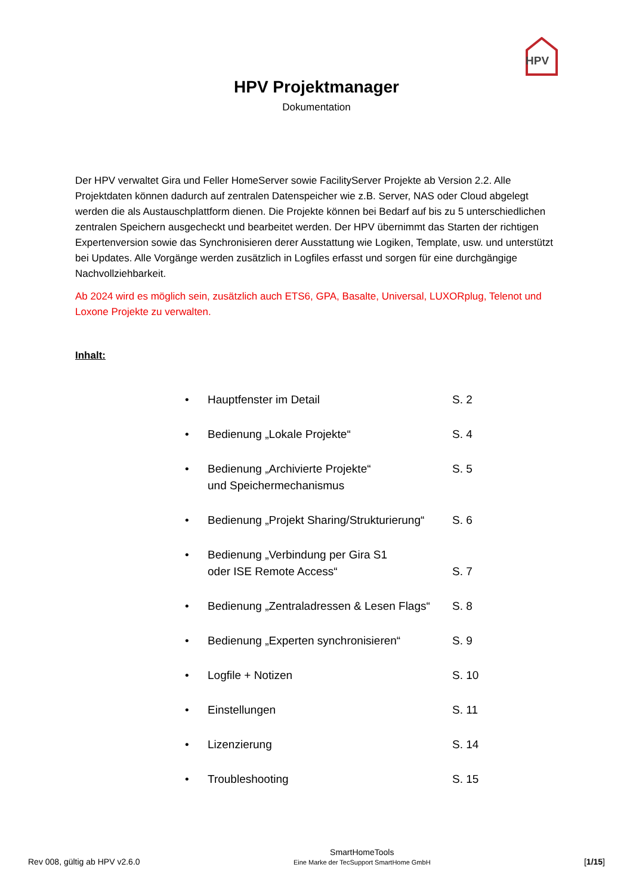HPV
HPV Projektmanager
Dokumentation
Der HPV verwaltet Gira und Feller HomeServer sowie FacilityServer Projekte ab Version 2.2. Alle Projektdaten können dadurch auf zentralen Datenspeicher wie z.B. Server, NAS oder Cloud abgelegt werden die als Austauschplattform dienen. Die Projekte können bei Bedarf auf bis zu 5 unterschiedlichen zentralen Speichern ausgecheckt und bearbeitet werden. Der HPV übernimmt das Starten der richtigen Expertenversion sowie das Synchronisieren derer Ausstattung wie Logiken, Template, usw. und unterstützt bei Updates. Alle Vorgänge werden zusätzlich in Logfiles erfasst und sorgen für eine durchgängige Nachvollziehbarkeit.
Ab 2024 wird es möglich sein, zusätzlich auch ETS6, GPA, Basalte, Universal, LUXORplug, Telenot und Loxone Projekte zu verwalten.
Inhalt:
| • | Hauptfenster im Detail | S. 2 |
| • | Bedienung „Lokale Projekte“ | S. 4 |
| • | Bedienung „Archivierte Projekte“ und Speichermechanismus | S. 5 |
| • | Bedienung „Projekt Sharing/Strukturierung“ | S. 6 |
| • | Bedienung „Verbindung per Gira S1 oder ISE Remote Access“ | S. 7 |
| • | Bedienung „Zentraladressen & Lesen Flags“ | S. 8 |
| • | Bedienung „Experten synchronisieren“ | S. 9 |
| • | Logfile + Notizen | S. 10 |
| • | Einstellungen | S. 11 |
| • | Lizenzierung | S. 14 |
| • | Troubleshooting | S. 15 |
Rev 008, gültig ab HPV v2.6.0
SmartHomeTools
Eine Marke der TecSupport SmartHome GmbH
[1/15]